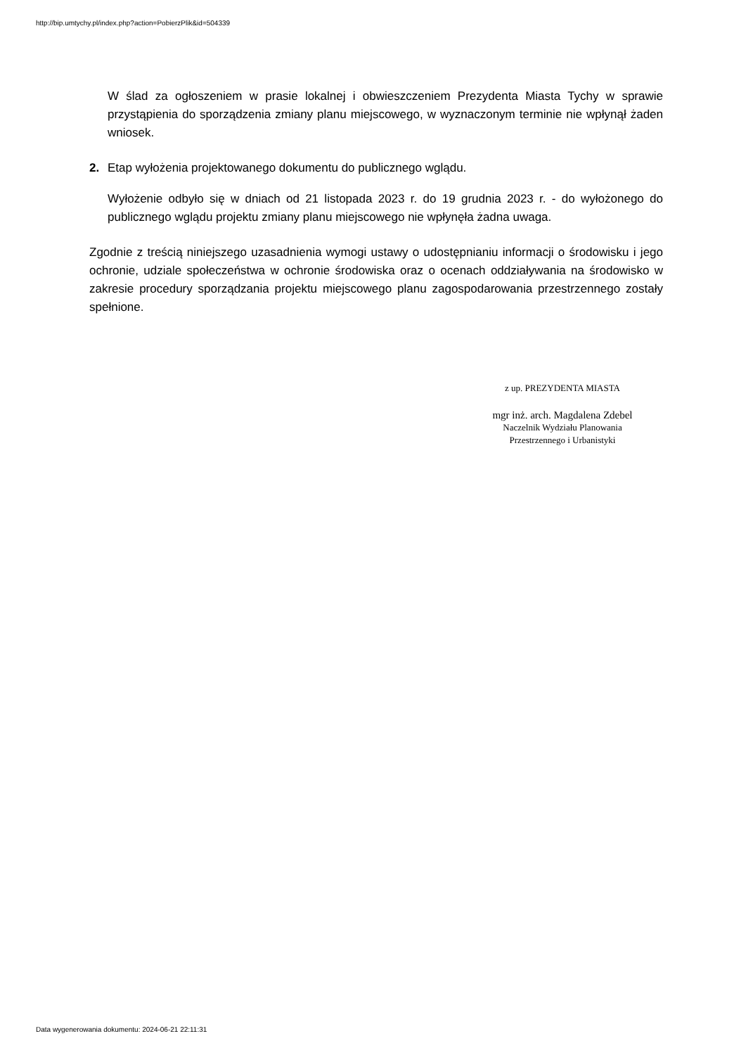http://bip.umtychy.pl/index.php?action=PobierzPlik&id=504339
W ślad za ogłoszeniem w prasie lokalnej i obwieszczeniem Prezydenta Miasta Tychy w sprawie przystąpienia do sporządzenia zmiany planu miejscowego, w wyznaczonym terminie nie wpłynął żaden wniosek.
2. Etap wyłożenia projektowanego dokumentu do publicznego wglądu.
Wyłożenie odbyło się w dniach od 21 listopada 2023 r. do 19 grudnia 2023 r. - do wyłożonego do publicznego wglądu projektu zmiany planu miejscowego nie wpłynęła żadna uwaga.
Zgodnie z treścią niniejszego uzasadnienia wymogi ustawy o udostępnianiu informacji o środowisku i jego ochronie, udziale społeczeństwa w ochronie środowiska oraz o ocenach oddziaływania na środowisko w zakresie procedury sporządzania projektu miejscowego planu zagospodarowania przestrzennego zostały spełnione.
z up. PREZYDENTA MIASTA
mgr inż. arch. Magdalena Zdebel
Naczelnik Wydziału Planowania
Przestrzennego i Urbanistyki
Data wygenerowania dokumentu: 2024-06-21 22:11:31